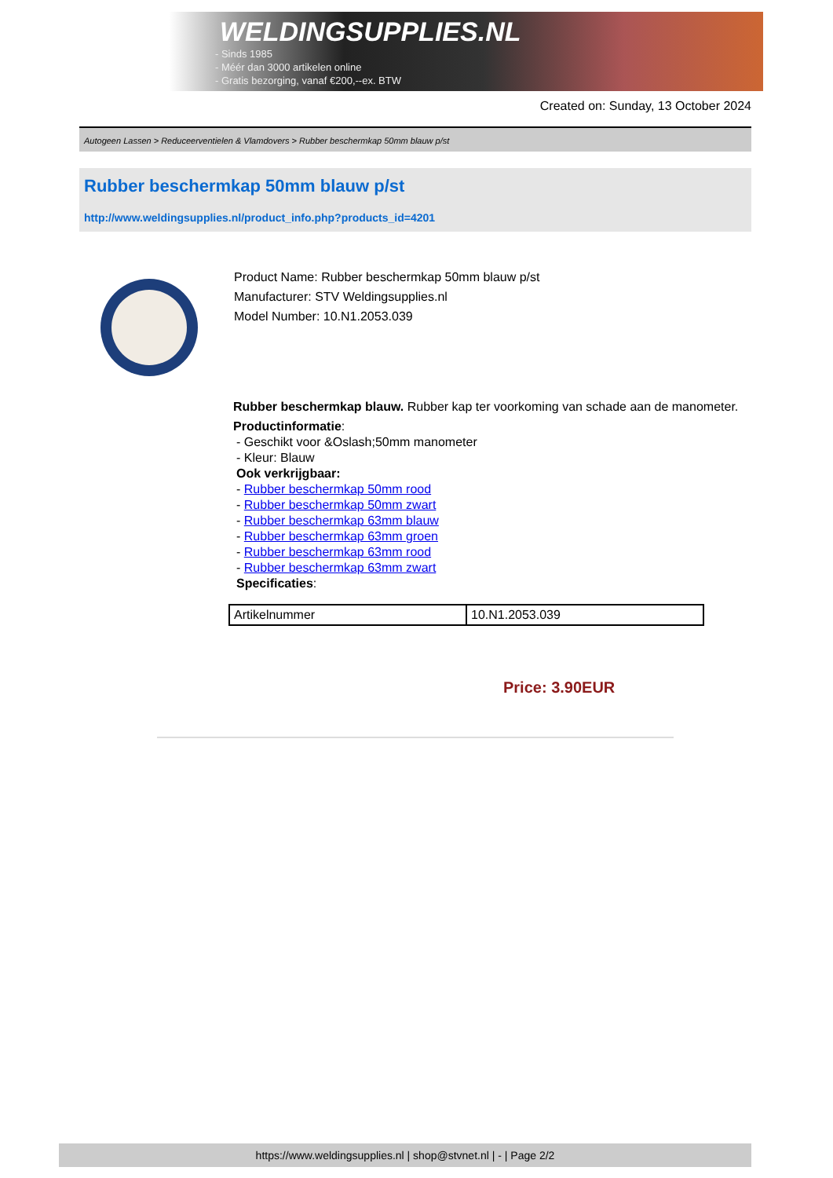WELDINGSUPPLIES.NL
- Sinds 1985
- Méér dan 3000 artikelen online
- Gratis bezorging, vanaf €200,--ex. BTW
Created on: Sunday, 13 October 2024
Autogeen Lassen > Reduceerventielen & Vlamdovers > Rubber beschermkap 50mm blauw p/st
Rubber beschermkap 50mm blauw p/st
http://www.weldingsupplies.nl/product_info.php?products_id=4201
Product Name: Rubber beschermkap 50mm blauw p/st
Manufacturer: STV Weldingsupplies.nl
Model Number: 10.N1.2053.039
Rubber beschermkap blauw. Rubber kap ter voorkoming van schade aan de manometer.
Productinformatie:
- Geschikt voor &Oslash;50mm manometer
- Kleur: Blauw
Ook verkrijgbaar:
- Rubber beschermkap 50mm rood
- Rubber beschermkap 50mm zwart
- Rubber beschermkap 63mm blauw
- Rubber beschermkap 63mm groen
- Rubber beschermkap 63mm rood
- Rubber beschermkap 63mm zwart
Specificaties:
| Artikelnummer | 10.N1.2053.039 |
Price: 3.90EUR
https://www.weldingsupplies.nl | shop@stvnet.nl | - | Page 2/2